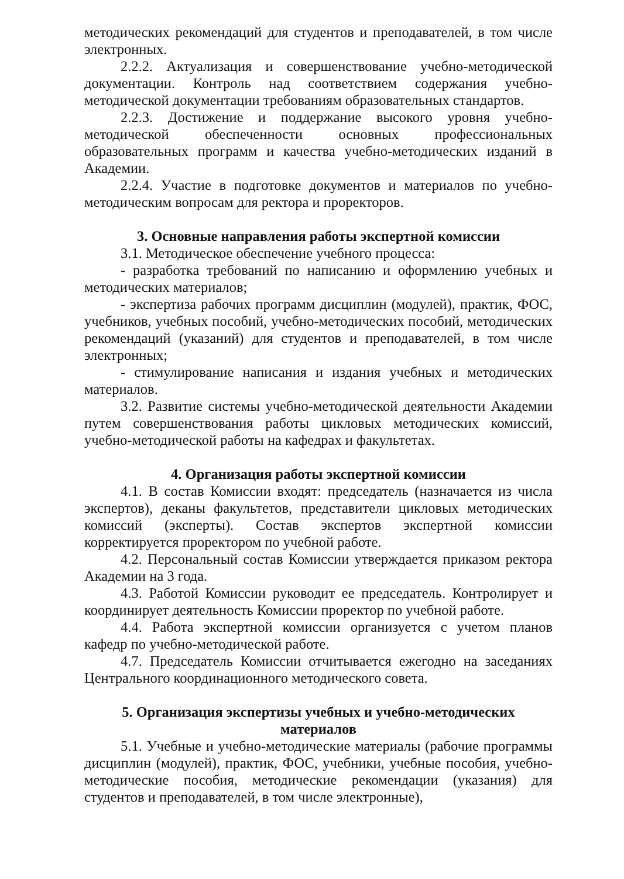методических рекомендаций для студентов и преподавателей, в том числе электронных.
2.2.2. Актуализация и совершенствование учебно-методической документации. Контроль над соответствием содержания учебно-методической документации требованиям образовательных стандартов.
2.2.3. Достижение и поддержание высокого уровня учебно-методической обеспеченности основных профессиональных образовательных программ и качества учебно-методических изданий в Академии.
2.2.4. Участие в подготовке документов и материалов по учебно-методическим вопросам для ректора и проректоров.
3. Основные направления работы экспертной комиссии
3.1. Методическое обеспечение учебного процесса:
- разработка требований по написанию и оформлению учебных и методических материалов;
- экспертиза рабочих программ дисциплин (модулей), практик, ФОС, учебников, учебных пособий, учебно-методических пособий, методических рекомендаций (указаний) для студентов и преподавателей, в том числе электронных;
- стимулирование написания и издания учебных и методических материалов.
3.2. Развитие системы учебно-методической деятельности Академии путем совершенствования работы цикловых методических комиссий, учебно-методической работы на кафедрах и факультетах.
4. Организация работы экспертной комиссии
4.1. В состав Комиссии входят: председатель (назначается из числа экспертов), деканы факультетов, представители цикловых методических комиссий (эксперты). Состав экспертов экспертной комиссии корректируется проректором по учебной работе.
4.2. Персональный состав Комиссии утверждается приказом ректора Академии на 3 года.
4.3. Работой Комиссии руководит ее председатель. Контролирует и координирует деятельность Комиссии проректор по учебной работе.
4.4. Работа экспертной комиссии организуется с учетом планов кафедр по учебно-методической работе.
4.7. Председатель Комиссии отчитывается ежегодно на заседаниях Центрального координационного методического совета.
5. Организация экспертизы учебных и учебно-методических материалов
5.1. Учебные и учебно-методические материалы (рабочие программы дисциплин (модулей), практик, ФОС, учебники, учебные пособия, учебно-методические пособия, методические рекомендации (указания) для студентов и преподавателей, в том числе электронные),